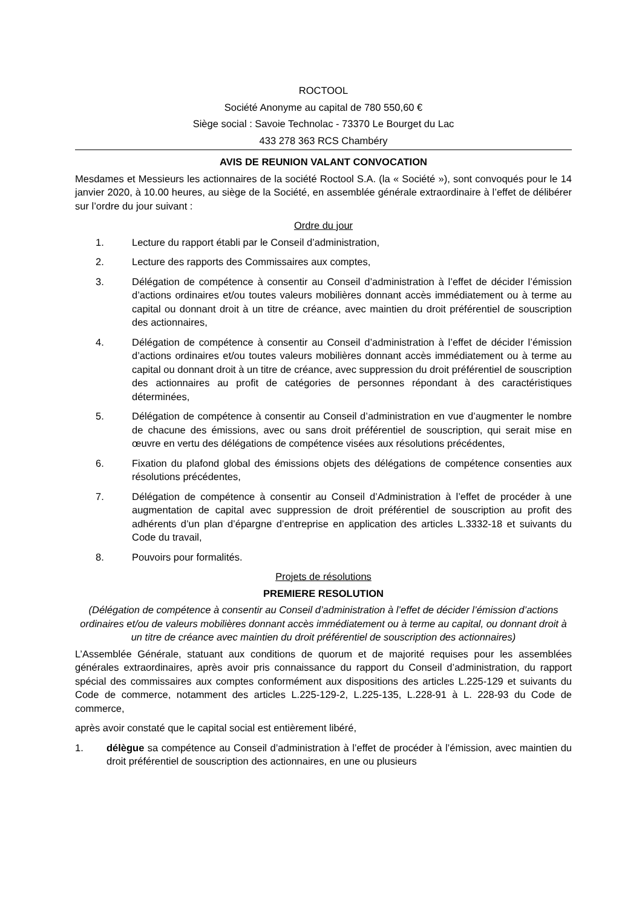ROCTOOL
Société Anonyme au capital de 780 550,60 €
Siège social : Savoie Technolac - 73370 Le Bourget du Lac
433 278 363 RCS Chambéry
AVIS DE REUNION VALANT CONVOCATION
Mesdames et Messieurs les actionnaires de la société Roctool S.A. (la « Société »), sont convoqués pour le 14 janvier 2020, à 10.00 heures, au siège de la Société, en assemblée générale extraordinaire à l’effet de délibérer sur l’ordre du jour suivant :
Ordre du jour
1. Lecture du rapport établi par le Conseil d’administration,
2. Lecture des rapports des Commissaires aux comptes,
3. Délégation de compétence à consentir au Conseil d’administration à l’effet de décider l’émission d’actions ordinaires et/ou toutes valeurs mobilières donnant accès immédiatement ou à terme au capital ou donnant droit à un titre de créance, avec maintien du droit préférentiel de souscription des actionnaires,
4. Délégation de compétence à consentir au Conseil d’administration à l’effet de décider l’émission d’actions ordinaires et/ou toutes valeurs mobilières donnant accès immédiatement ou à terme au capital ou donnant droit à un titre de créance, avec suppression du droit préférentiel de souscription des actionnaires au profit de catégories de personnes répondant à des caractéristiques déterminées,
5. Délégation de compétence à consentir au Conseil d’administration en vue d’augmenter le nombre de chacune des émissions, avec ou sans droit préférentiel de souscription, qui serait mise en œuvre en vertu des délégations de compétence visées aux résolutions précédentes,
6. Fixation du plafond global des émissions objets des délégations de compétence consenties aux résolutions précédentes,
7. Délégation de compétence à consentir au Conseil d’Administration à l’effet de procéder à une augmentation de capital avec suppression de droit préférentiel de souscription au profit des adhérents d’un plan d’épargne d’entreprise en application des articles L.3332-18 et suivants du Code du travail,
8. Pouvoirs pour formalités.
Projets de résolutions
PREMIERE RESOLUTION
(Délégation de compétence à consentir au Conseil d’administration à l’effet de décider l’émission d’actions ordinaires et/ou de valeurs mobilières donnant accès immédiatement ou à terme au capital, ou donnant droit à un titre de créance avec maintien du droit préférentiel de souscription des actionnaires)
L’Assemblée Générale, statuant aux conditions de quorum et de majorité requises pour les assemblées générales extraordinaires, après avoir pris connaissance du rapport du Conseil d’administration, du rapport spécial des commissaires aux comptes conformément aux dispositions des articles L.225-129 et suivants du Code de commerce, notamment des articles L.225-129-2, L.225-135, L.228-91 à L. 228-93 du Code de commerce,
après avoir constaté que le capital social est entièrement libéré,
1. délègue sa compétence au Conseil d’administration à l’effet de procéder à l’émission, avec maintien du droit préférentiel de souscription des actionnaires, en une ou plusieurs